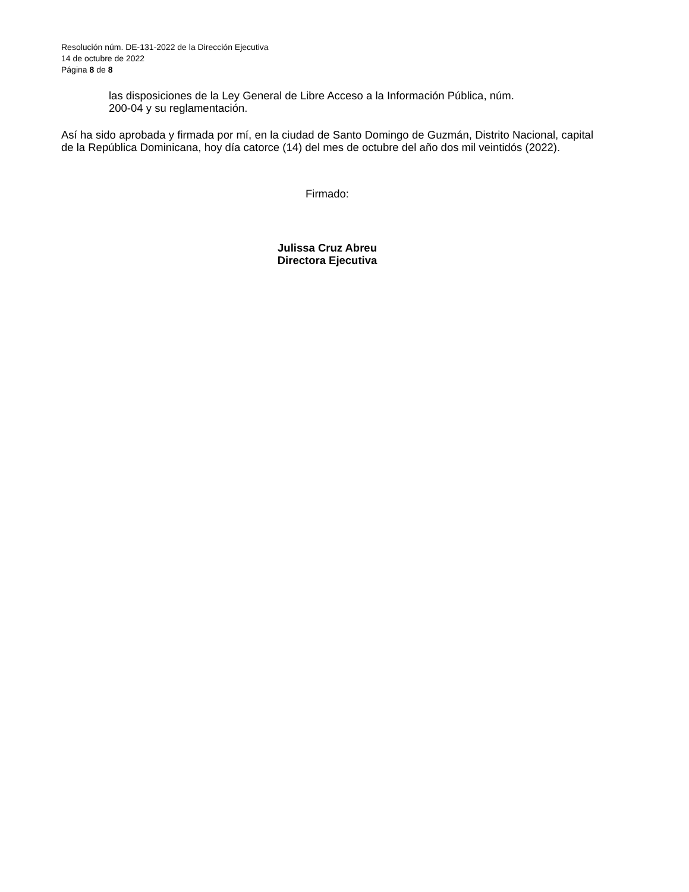Resolución núm. DE-131-2022 de la Dirección Ejecutiva
14 de octubre de 2022
Página 8 de 8
las disposiciones de la Ley General de Libre Acceso a la Información Pública, núm.
200-04 y su reglamentación.
Así ha sido aprobada y firmada por mí, en la ciudad de Santo Domingo de Guzmán, Distrito Nacional, capital de la República Dominicana, hoy día catorce (14) del mes de octubre del año dos mil veintidós (2022).
Firmado:
Julissa Cruz Abreu
Directora Ejecutiva